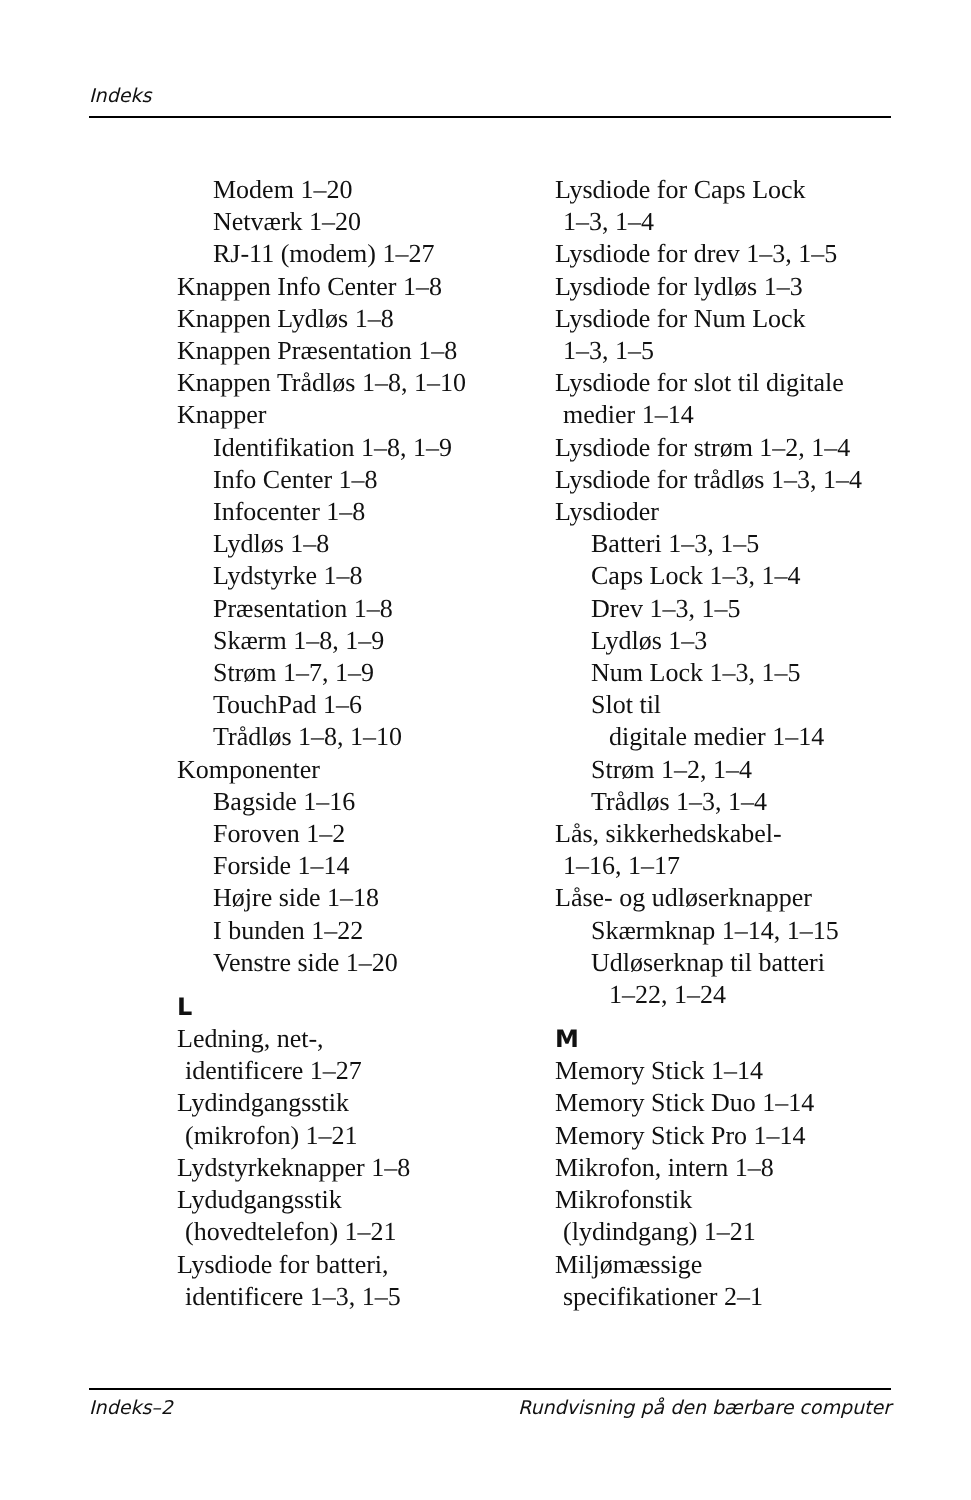Indeks
Modem 1–20
Netværk 1–20
RJ-11 (modem) 1–27
Knappen Info Center 1–8
Knappen Lydløs 1–8
Knappen Præsentation 1–8
Knappen Trådløs 1–8, 1–10
Knapper
Identifikation 1–8, 1–9
Info Center 1–8
Infocenter 1–8
Lydløs 1–8
Lydstyrke 1–8
Præsentation 1–8
Skærm 1–8, 1–9
Strøm 1–7, 1–9
TouchPad 1–6
Trådløs 1–8, 1–10
Komponenter
Bagside 1–16
Foroven 1–2
Forside 1–14
Højre side 1–18
I bunden 1–22
Venstre side 1–20
L
Ledning, net-,
identificere 1–27
Lydindgangsstik
(mikrofon) 1–21
Lydstyrkeknapper 1–8
Lydudgangsstik
(hovedtelefon) 1–21
Lysdiode for batteri,
identificere 1–3, 1–5
Lysdiode for Caps Lock
1–3, 1–4
Lysdiode for drev 1–3, 1–5
Lysdiode for lydløs 1–3
Lysdiode for Num Lock
1–3, 1–5
Lysdiode for slot til digitale
medier 1–14
Lysdiode for strøm 1–2, 1–4
Lysdiode for trådløs 1–3, 1–4
Lysdioder
Batteri 1–3, 1–5
Caps Lock 1–3, 1–4
Drev 1–3, 1–5
Lydløs 1–3
Num Lock 1–3, 1–5
Slot til
digitale medier 1–14
Strøm 1–2, 1–4
Trådløs 1–3, 1–4
Lås, sikkerhedskabel-
1–16, 1–17
Låse- og udløserknapper
Skærmknap 1–14, 1–15
Udløserknap til batteri
1–22, 1–24
M
Memory Stick 1–14
Memory Stick Duo 1–14
Memory Stick Pro 1–14
Mikrofon, intern 1–8
Mikrofonstik
(lydindgang) 1–21
Miljømæssige
specifikationer 2–1
Indeks–2 Rundvisning på den bærbare computer